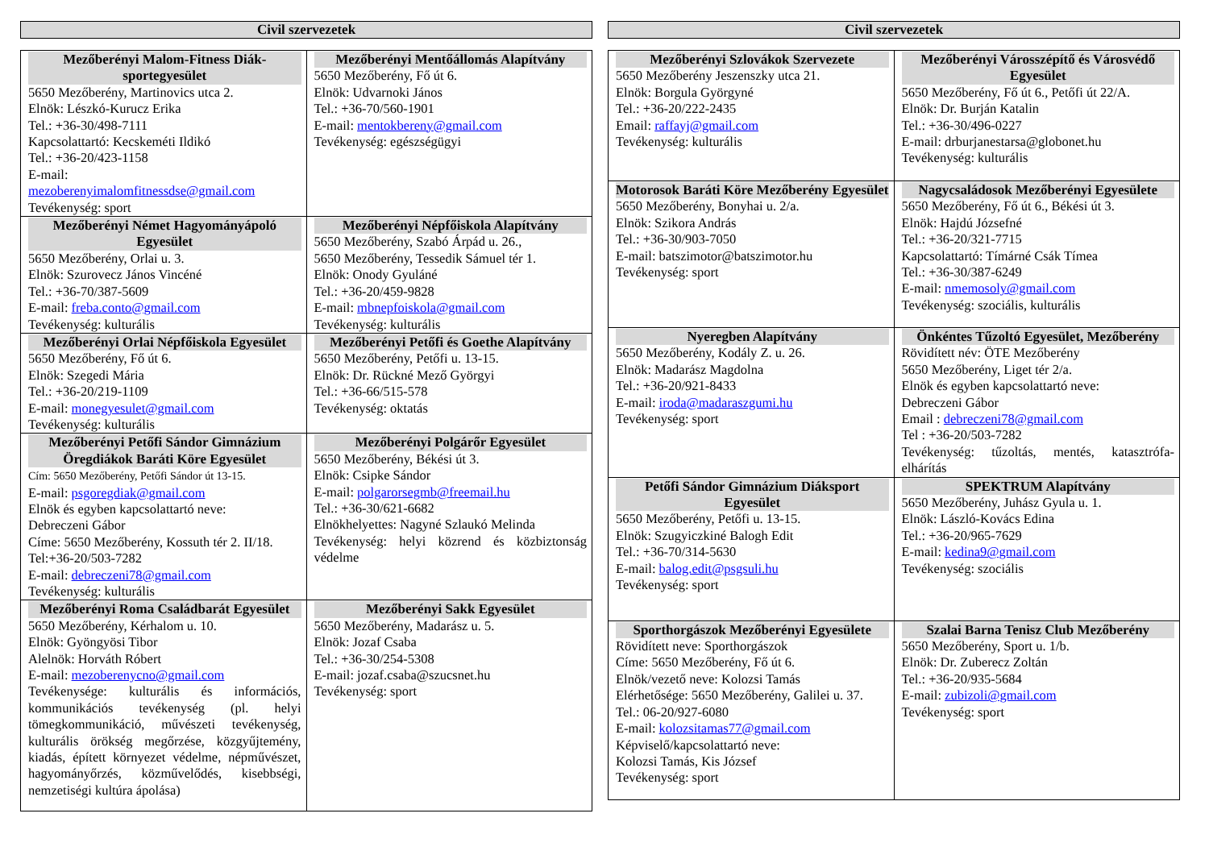Civil szervezetek
| Mezőberényi Malom-Fitness Diák-sportegyesület 5650 Mezőberény, Martinovics utca 2. Elnök: Lészkó-Kurucz Erika Tel.: +36-30/498-7111 Kapcsolattartó: Kecskeméti Ildikó Tel.: +36-20/423-1158 E-mail: mezoberenyimalomfitnessdse@gmail.com Tevékenység: sport | Mezőberényi Mentőállomás Alapítvány 5650 Mezőberény, Fő út 6. Elnök: Udvarnoki János Tel.: +36-70/560-1901 E-mail: mentokbereny@gmail.com Tevékenység: egészségügyi |
| Mezőberényi Német Hagyományápoló Egyesület 5650 Mezőberény, Orlai u. 3. Elnök: Szurovecz János Vincéné Tel.: +36-70/387-5609 E-mail: freba.conto@gmail.com Tevékenység: kulturális | Mezőberényi Népfőiskola Alapítvány 5650 Mezőberény, Szabó Árpád u. 26., 5650 Mezőberény, Tessedik Sámuel tér 1. Elnök: Onody Gyuláné Tel.: +36-20/459-9828 E-mail: mbnepfoiskola@gmail.com Tevékenység: kulturális |
| Mezőberényi Orlai Népfőiskola Egyesület 5650 Mezőberény, Fő út 6. Elnök: Szegedi Mária Tel.: +36-20/219-1109 E-mail: monegyesulet@gmail.com Tevékenység: kulturális | Mezőberényi Petőfi és Goethe Alapítvány 5650 Mezőberény, Petőfi u. 13-15. Elnök: Dr. Rückné Mező Györgyi Tel.: +36-66/515-578 Tevékenység: oktatás |
| Mezőberényi Petőfi Sándor Gimnázium Öregdiákok Baráti Köre Egyesület Cím: 5650 Mezőberény, Petőfi Sándor út 13-15. E-mail: psgoregdiak@gmail.com Elnök és egyben kapcsolattartó neve: Debreczeni Gábor Címe: 5650 Mezőberény, Kossuth tér 2. II/18. Tel:+36-20/503-7282 E-mail: debreczeni78@gmail.com Tevékenység: kulturális | Mezőberényi Polgárőr Egyesület 5650 Mezőberény, Békési út 3. Elnök: Csipke Sándor E-mail: polgarorsegmb@freemail.hu Tel.: +36-30/621-6682 Elnökhelyettes: Nagyné Szlaukó Melinda Tevékenység: helyi közrend és közbiztonság védelme |
| Mezőberényi Roma Családbarát Egyesület 5650 Mezőberény, Kérhalom u. 10. Elnök: Gyöngyösi Tibor Alelnök: Horváth Róbert E-mail: mezoberenycno@gmail.com Tevékenysége: kulturális és információs, kommunikációs tevékenység (pl. helyi tömegkommunikáció, művészeti tevékenység, kulturális örökség megőrzése, közgyűjtemény, kiadás, épített környezet védelme, népművészet, hagyományőrzés, közművelődés, kisebbségi, nemzetiségi kultúra ápolása) | Mezőberényi Sakk Egyesület 5650 Mezőberény, Madarász u. 5. Elnök: Jozaf Csaba Tel.: +36-30/254-5308 E-mail: jozaf.csaba@szucsnet.hu Tevékenység: sport |
Civil szervezetek
| Mezőberényi Szlovákok Szervezete 5650 Mezőberény Jeszenszky utca 21. Elnök: Borgula Györgyné Tel.: +36-20/222-2435 Email: raffayj@gmail.com Tevékenység: kulturális | Mezőberényi Városszépítő és Városvédő Egyesület 5650 Mezőberény, Fő út 6., Petőfi út 22/A. Elnök: Dr. Burján Katalin Tel.: +36-30/496-0227 E-mail: drburjanestarsa@globonet.hu Tevékenység: kulturális |
| Motorosok Baráti Köre Mezőberény Egyesület 5650 Mezőberény, Bonyhai u. 2/a. Elnök: Szikora András Tel.: +36-30/903-7050 E-mail: batszimotor@batszimotor.hu Tevékenység: sport | Nagycsaládosok Mezőberényi Egyesülete 5650 Mezőberény, Fő út 6., Békési út 3. Elnök: Hajdú Józsefné Tel.: +36-20/321-7715 Kapcsolattartó: Tímárné Csák Tímea Tel.: +36-30/387-6249 E-mail: nmemosoly@gmail.com Tevékenység: szociális, kulturális |
| Nyeregben Alapítvány 5650 Mezőberény, Kodály Z. u. 26. Elnök: Madarász Magdolna Tel.: +36-20/921-8433 E-mail: iroda@madaraszgumi.hu Tevékenység: sport | Önkéntes Tűzoltó Egyesület, Mezőberény Rövidített név: ÖTE Mezőberény 5650 Mezőberény, Liget tér 2/a. Elnök és egyben kapcsolattartó neve: Debreczeni Gábor Email : debreczeni78@gmail.com Tel : +36-20/503-7282 Tevékenység: tűzoltás, mentés, katasztrófa-elhárítás |
| Petőfi Sándor Gimnázium Diáksport Egyesület 5650 Mezőberény, Petőfi u. 13-15. Elnök: Szugyiczkiné Balogh Edit Tel.: +36-70/314-5630 E-mail: balog.edit@psgsuli.hu Tevékenység: sport | SPEKTRUM Alapítvány 5650 Mezőberény, Juhász Gyula u. 1. Elnök: László-Kovács Edina Tel.: +36-20/965-7629 E-mail: kedina9@gmail.com Tevékenység: szociális |
| Sporthorgászok Mezőberényi Egyesülete Rövidített neve: Sporthorgászok Címe: 5650 Mezőberény, Fő út 6. Elnök/vezető neve: Kolozsi Tamás Elérhetősége: 5650 Mezőberény, Galilei u. 37. Tel.: 06-20/927-6080 E-mail: kolozsitamas77@gmail.com Képviselő/kapcsolattartó neve: Kolozsi Tamás, Kis József Tevékenység: sport | Szalai Barna Tenisz Club Mezőberény 5650 Mezőberény, Sport u. 1/b. Elnök: Dr. Zuberecz Zoltán Tel.: +36-20/935-5684 E-mail: zubizoli@gmail.com Tevékenység: sport |